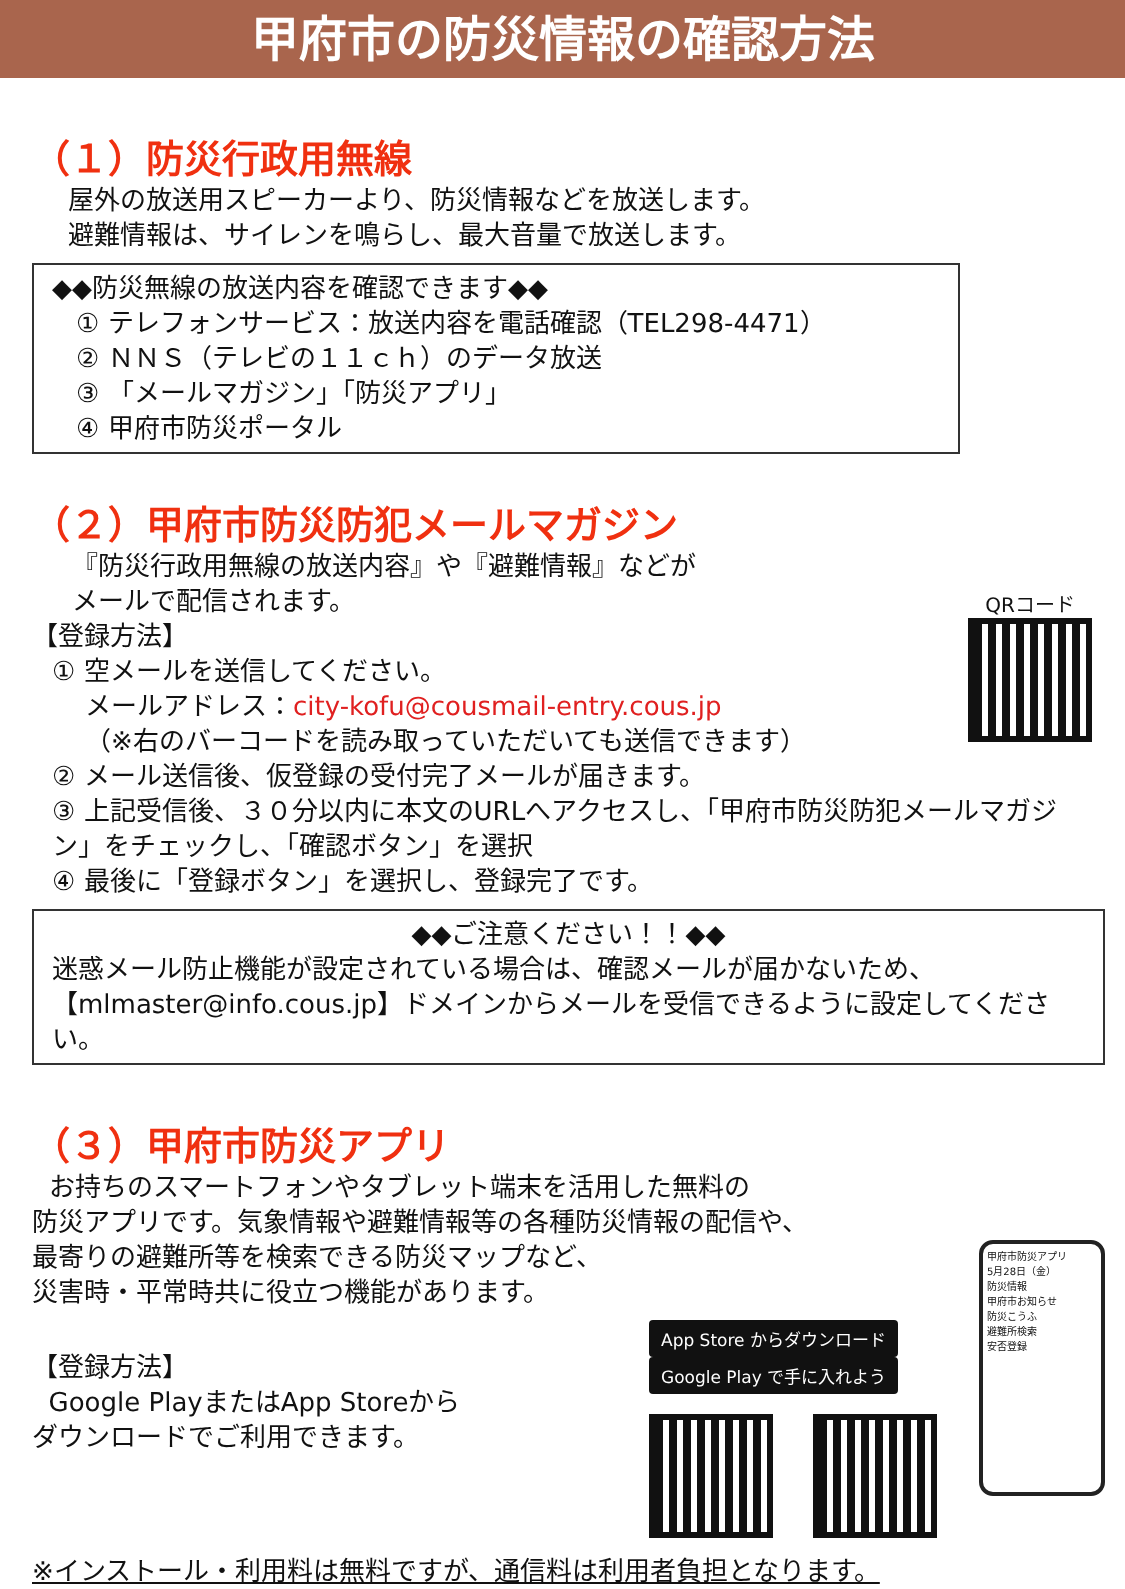甲府市の防災情報の確認方法
（１）防災行政用無線
屋外の放送用スピーカーより、防災情報などを放送します。
避難情報は、サイレンを鳴らし、最大音量で放送します。
◆◆防災無線の放送内容を確認できます◆◆
① テレフォンサービス：放送内容を電話確認（TEL298-4471）
② ＮＮＳ（テレビの１１ｃｈ）のデータ放送
③ 「メールマガジン」「防災アプリ」
④ 甲府市防災ポータル
（２）甲府市防災防犯メールマガジン
『防災行政用無線の放送内容』や『避難情報』などが
メールで配信されます。
【登録方法】
① 空メールを送信してください。
メールアドレス：city-kofu@cousmail-entry.cous.jp
（※右のバーコードを読み取っていただいても送信できます）
QRコード
② メール送信後、仮登録の受付完了メールが届きます。
③ 上記受信後、３０分以内に本文のURLへアクセスし、「甲府市防災防犯メールマガジン」をチェックし、「確認ボタン」を選択
④ 最後に「登録ボタン」を選択し、登録完了です。
◆◆ご注意ください！！◆◆
迷惑メール防止機能が設定されている場合は、確認メールが届かないため、【mlmaster@info.cous.jp】ドメインからメールを受信できるように設定してください。
（３）甲府市防災アプリ
お持ちのスマートフォンやタブレット端末を活用した無料の
防災アプリです。気象情報や避難情報等の各種防災情報の配信や、
最寄りの避難所等を検索できる防災マップなど、
災害時・平常時共に役立つ機能があります。
【登録方法】
Google PlayまたはApp Storeから
ダウンロードでご利用できます。
App Store からダウンロード Google Play で手に入れよう
甲府市防災アプリ
5月28日（金）
防災情報
甲府市お知らせ
防災こうふ
避難所検索
安否登録
※インストール・利用料は無料ですが、通信料は利用者負担となります。